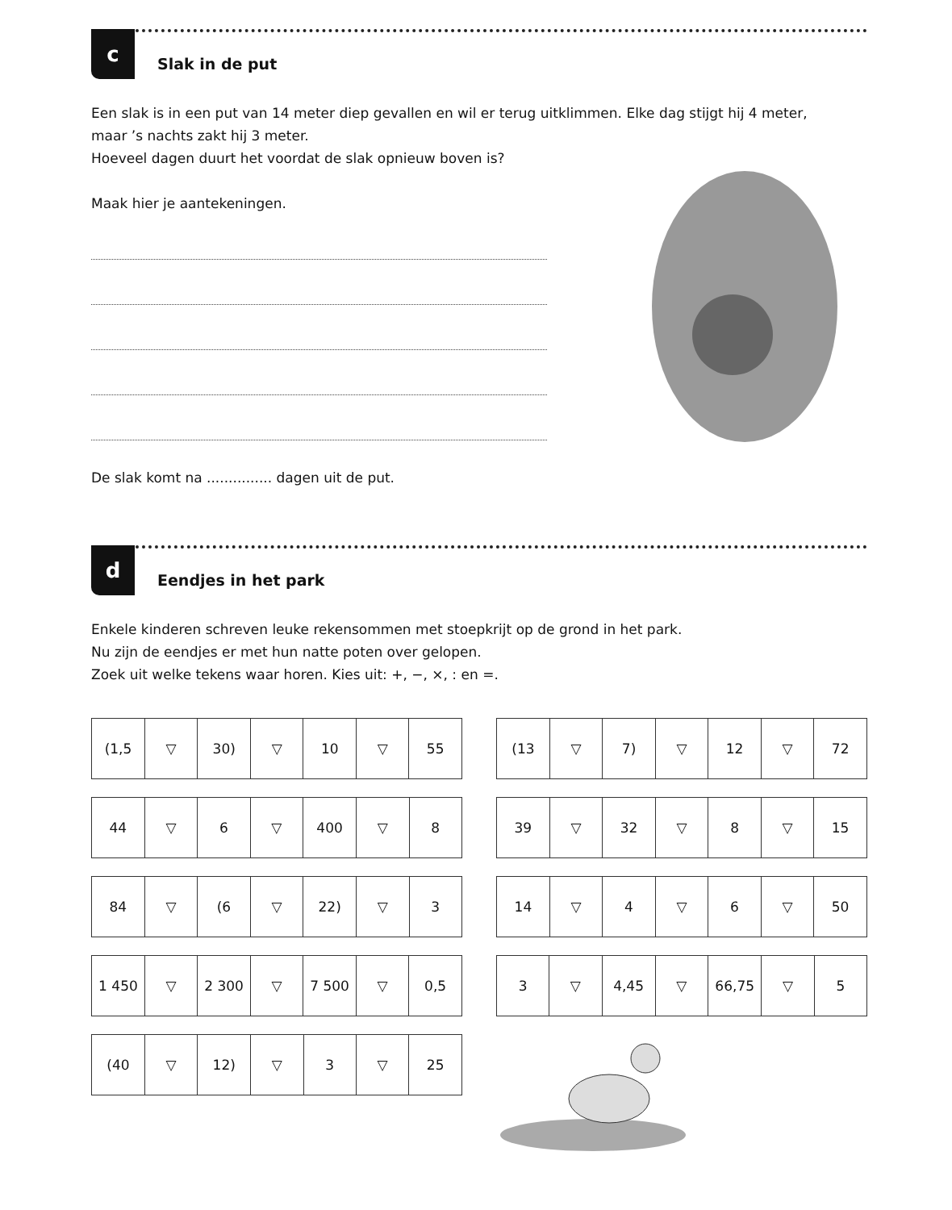c
Slak in de put
Een slak is in een put van 14 meter diep gevallen en wil er terug uitklimmen. Elke dag stijgt hij 4 meter,
maar ’s nachts zakt hij 3 meter.
Hoeveel dagen duurt het voordat de slak opnieuw boven is?
Maak hier je aantekeningen.
De slak komt na ............... dagen uit de put.
d
Eendjes in het park
Enkele kinderen schreven leuke rekensommen met stoepkrijt op de grond in het park.
Nu zijn de eendjes er met hun natte poten over gelopen.
Zoek uit welke tekens waar horen. Kies uit: +, −, ×, : en =.
| (1,5 | ▽ | 30) | ▽ | 10 | ▽ | 55 |
| 44 | ▽ | 6 | ▽ | 400 | ▽ | 8 |
| 84 | ▽ | (6 | ▽ | 22) | ▽ | 3 |
| 1 450 | ▽ | 2 300 | ▽ | 7 500 | ▽ | 0,5 |
| (40 | ▽ | 12) | ▽ | 3 | ▽ | 25 |
| (13 | ▽ | 7) | ▽ | 12 | ▽ | 72 |
| 39 | ▽ | 32 | ▽ | 8 | ▽ | 15 |
| 14 | ▽ | 4 | ▽ | 6 | ▽ | 50 |
| 3 | ▽ | 4,45 | ▽ | 66,75 | ▽ | 5 |